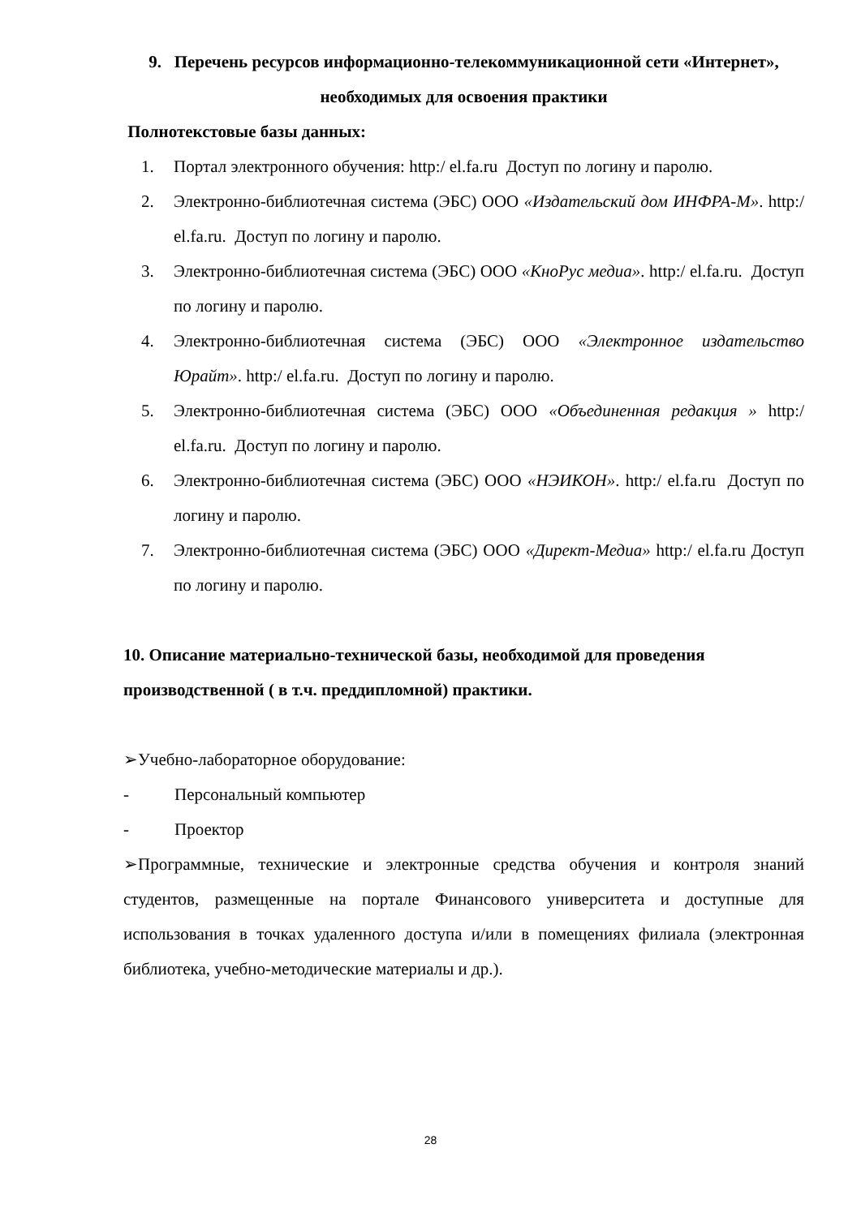9. Перечень ресурсов информационно-телекоммуникационной сети «Интернет», необходимых для освоения практики
Полнотекстовые базы данных:
1. Портал электронного обучения: http:/ el.fa.ru Доступ по логину и паролю.
2. Электронно-библиотечная система (ЭБС) ООО «Издательский дом ИНФРА-М». http:/ el.fa.ru. Доступ по логину и паролю.
3. Электронно-библиотечная система (ЭБС) ООО «КноРус медиа». http:/ el.fa.ru. Доступ по логину и паролю.
4. Электронно-библиотечная система (ЭБС) ООО «Электронное издательство Юрайт». http:/ el.fa.ru. Доступ по логину и паролю.
5. Электронно-библиотечная система (ЭБС) ООО «Объединенная редакция » http:/ el.fa.ru. Доступ по логину и паролю.
6. Электронно-библиотечная система (ЭБС) ООО «НЭИКОН». http:/ el.fa.ru Доступ по логину и паролю.
7. Электронно-библиотечная система (ЭБС) ООО «Директ-Медиа» http:/ el.fa.ru Доступ по логину и паролю.
10. Описание материально-технической базы, необходимой для проведения производственной ( в т.ч. преддипломной) практики.
➢Учебно-лабораторное оборудование:
- Персональный компьютер
- Проектор
➢Программные, технические и электронные средства обучения и контроля знаний студентов, размещенные на портале Финансового университета и доступные для использования в точках удаленного доступа и/или в помещениях филиала (электронная библиотека, учебно-методические материалы и др.).
28